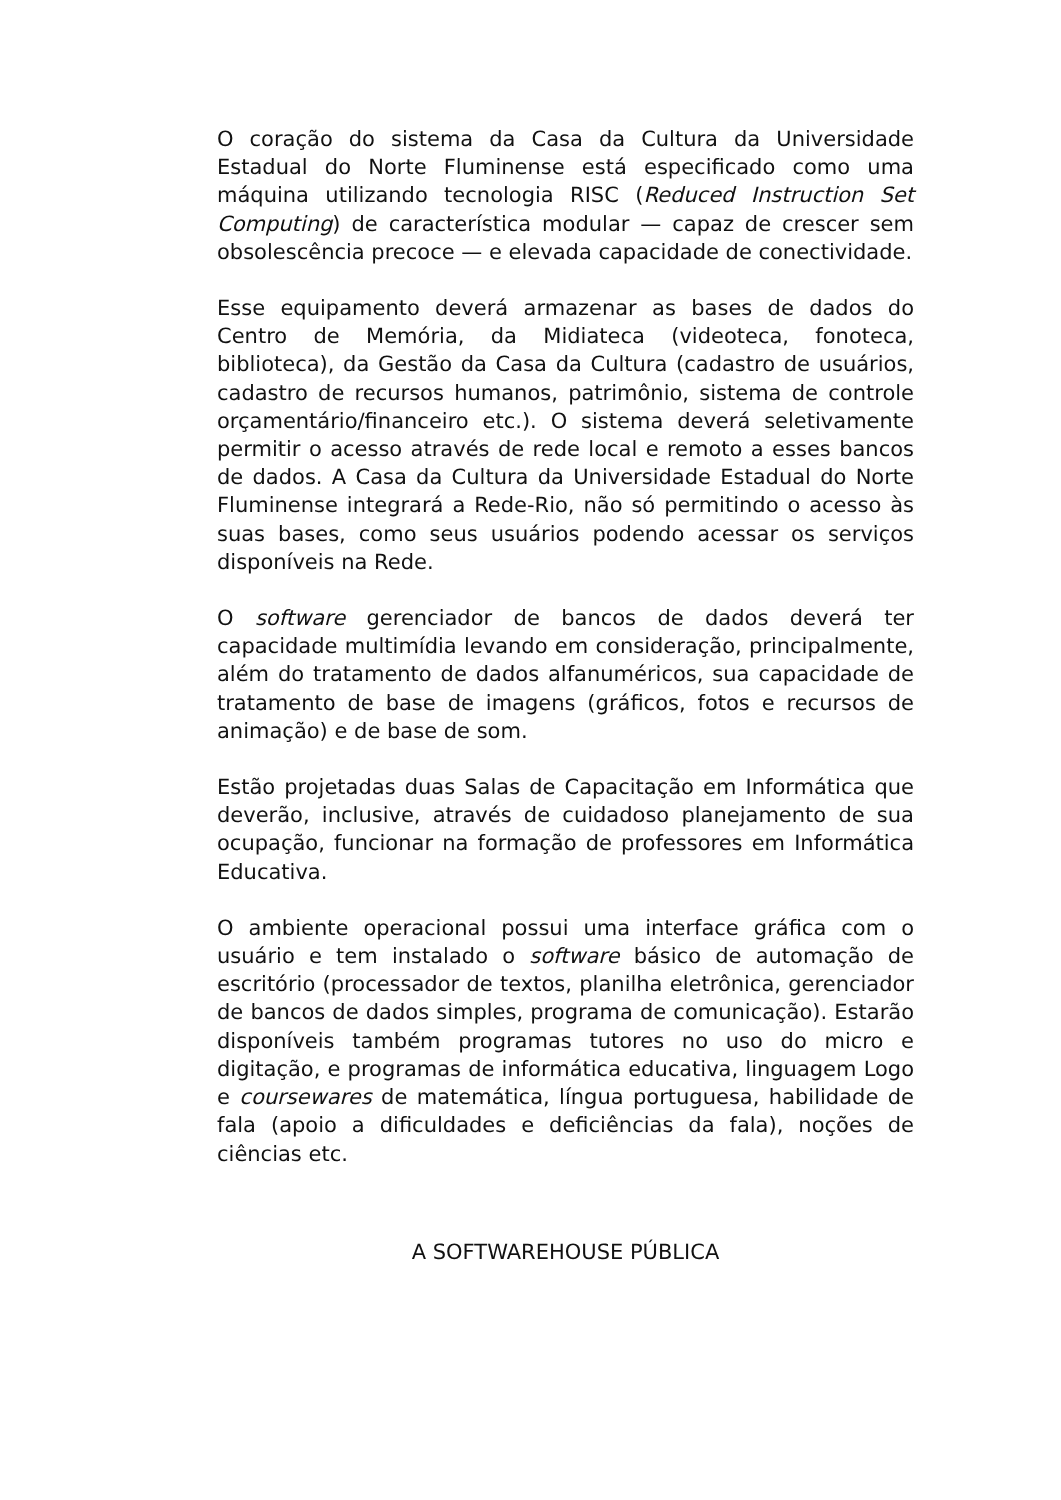O coração do sistema da Casa da Cultura da Universidade Estadual do Norte Fluminense está especificado como uma máquina utilizando tecnologia RISC (Reduced Instruction Set Computing) de característica modular — capaz de crescer sem obsolescência precoce — e elevada capacidade de conectividade.
Esse equipamento deverá armazenar as bases de dados do Centro de Memória, da Midiateca (videoteca, fonoteca, biblioteca), da Gestão da Casa da Cultura (cadastro de usuários, cadastro de recursos humanos, patrimônio, sistema de controle orçamentário/financeiro etc.). O sistema deverá seletivamente permitir o acesso através de rede local e remoto a esses bancos de dados. A Casa da Cultura da Universidade Estadual do Norte Fluminense integrará a Rede-Rio, não só permitindo o acesso às suas bases, como seus usuários podendo acessar os serviços disponíveis na Rede.
O software gerenciador de bancos de dados deverá ter capacidade multimídia levando em consideração, principalmente, além do tratamento de dados alfanuméricos, sua capacidade de tratamento de base de imagens (gráficos, fotos e recursos de animação) e de base de som.
Estão projetadas duas Salas de Capacitação em Informática que deverão, inclusive, através de cuidadoso planejamento de sua ocupação, funcionar na formação de professores em Informática Educativa.
O ambiente operacional possui uma interface gráfica com o usuário e tem instalado o software básico de automação de escritório (processador de textos, planilha eletrônica, gerenciador de bancos de dados simples, programa de comunicação). Estarão disponíveis também programas tutores no uso do micro e digitação, e programas de informática educativa, linguagem Logo e coursewares de matemática, língua portuguesa, habilidade de fala (apoio a dificuldades e deficiências da fala), noções de ciências etc.
A SOFTWAREHOUSE PÚBLICA